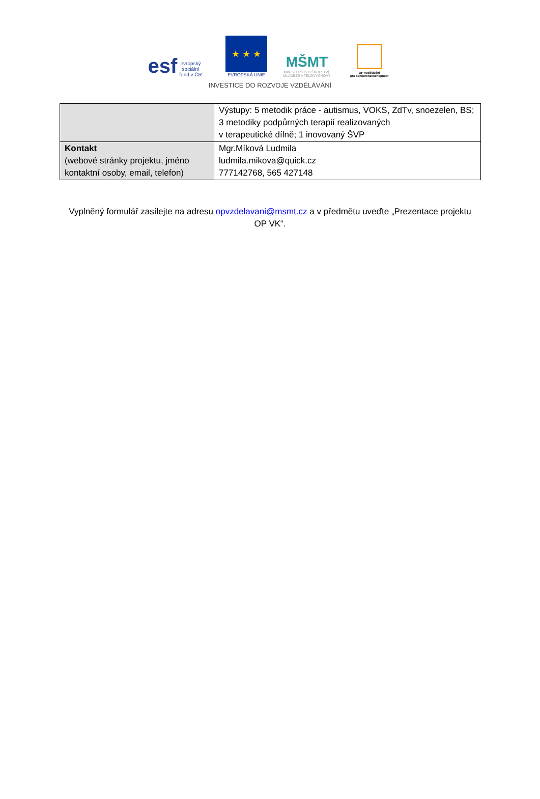esf evropský
sociální
fond v ČR
★ ★ ★
EVROPSKÁ UNIE
MŠMT
MINISTERSTVO ŠKOLSTVÍ,
MLÁDEŽE A TĚLOVÝCHOVY
OP Vzdělávání
pro konkurenceschopnost
INVESTICE DO ROZVOJE VZDĚLÁVÁNÍ
| | Výstupy: 5 metodik práce - autismus, VOKS, ZdTv, snoezelen, BS; 3 metodiky podpůrných terapií realizovaných v terapeutické dílně; 1 inovovaný ŠVP |
| Kontakt (webové stránky projektu, jméno kontaktní osoby, email, telefon) | Mgr.Míková Ludmila ludmila.mikova@quick.cz 777142768, 565 427148 |
Vyplněný formulář zasílejte na adresu opvzdelavani@msmt.cz a v předmětu uveďte „Prezentace projektu OP VK“.